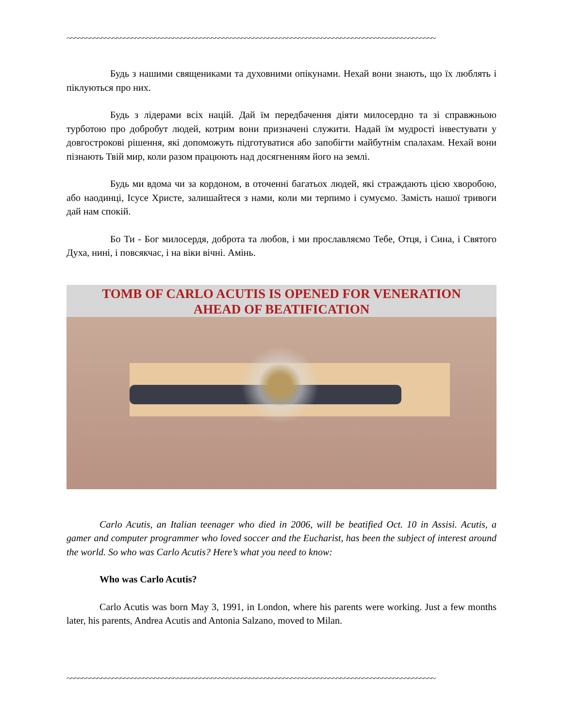~~~~~~~~~~~~~~~~~~~~~~~~~~~~~~~~~~~~~~~~~~~~~~~~~~~~~~~~~~~~~~~~~~~~~~~~~~~~~~~~~~~~~~~~~~~~~~~~~
Будь з нашими священиками та духовними опікунами. Нехай вони знають, що їх люблять і піклуються про них.
Будь з лідерами всіх націй. Дай їм передбачення діяти милосердно та зі справжньою турботою про добробут людей, котрим вони призначені служити. Надай їм мудрості інвестувати у довгострокові рішення, які допоможуть підготуватися або запобігти майбутнім спалахам. Нехай вони пізнають Твій мир, коли разом працюють над досягненням його на землі.
Будь ми вдома чи за кордоном, в оточенні багатьох людей, які страждають цією хворобою, або наодинці, Ісусе Христе, залишайтеся з нами, коли ми терпимо і сумуємо. Замість нашої тривоги дай нам спокій.
Бо Ти - Бог милосердя, доброта та любов, і ми прославляємо Тебе, Отця, і Сина, і Святого Духа, нині, і повсякчас, і на віки вічні. Амінь.
TOMB OF CARLO ACUTIS IS OPENED FOR VENERATION
AHEAD OF BEATIFICATION
Carlo Acutis, an Italian teenager who died in 2006, will be beatified Oct. 10 in Assisi. Acutis, a gamer and computer programmer who loved soccer and the Eucharist, has been the subject of interest around the world. So who was Carlo Acutis? Here’s what you need to know:
Who was Carlo Acutis?
Carlo Acutis was born May 3, 1991, in London, where his parents were working. Just a few months later, his parents, Andrea Acutis and Antonia Salzano, moved to Milan.
~~~~~~~~~~~~~~~~~~~~~~~~~~~~~~~~~~~~~~~~~~~~~~~~~~~~~~~~~~~~~~~~~~~~~~~~~~~~~~~~~~~~~~~~~~~~~~~~~